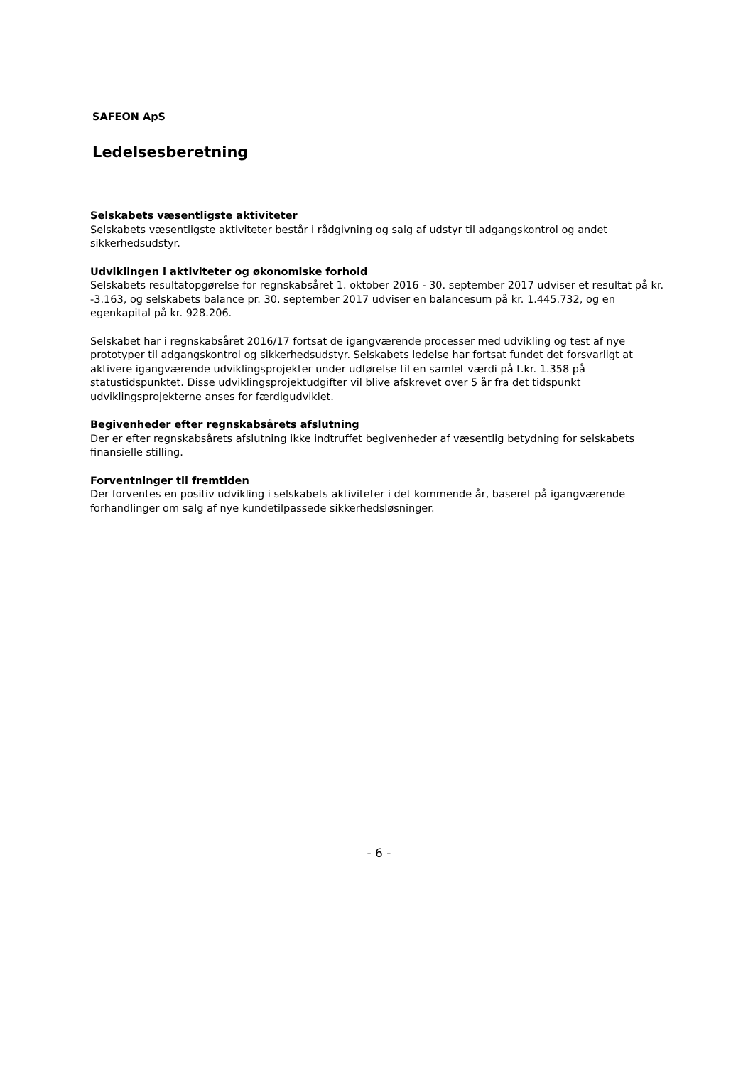SAFEON ApS
Ledelsesberetning
Selskabets væsentligste aktiviteter
Selskabets væsentligste aktiviteter består i rådgivning og salg af udstyr til adgangskontrol og andet sikkerhedsudstyr.
Udviklingen i aktiviteter og økonomiske forhold
Selskabets resultatopgørelse for regnskabsåret 1. oktober 2016 - 30. september 2017 udviser et resultat på kr. -3.163, og selskabets balance pr. 30. september 2017 udviser en balancesum på kr. 1.445.732, og en egenkapital på kr. 928.206.
Selskabet har i regnskabsåret 2016/17 fortsat de igangværende processer med udvikling og test af nye prototyper til adgangskontrol og sikkerhedsudstyr. Selskabets ledelse har fortsat fundet det forsvarligt at aktivere igangværende udviklingsprojekter under udførelse til en samlet værdi på t.kr. 1.358 på statustidspunktet. Disse udviklingsprojektudgifter vil blive afskrevet over 5 år fra det tidspunkt udviklingsprojekterne anses for færdigudviklet.
Begivenheder efter regnskabsårets afslutning
Der er efter regnskabsårets afslutning ikke indtruffet begivenheder af væsentlig betydning for selskabets finansielle stilling.
Forventninger til fremtiden
Der forventes en positiv udvikling i selskabets aktiviteter i det kommende år, baseret på igangværende forhandlinger om salg af nye kundetilpassede sikkerhedsløsninger.
- 6 -